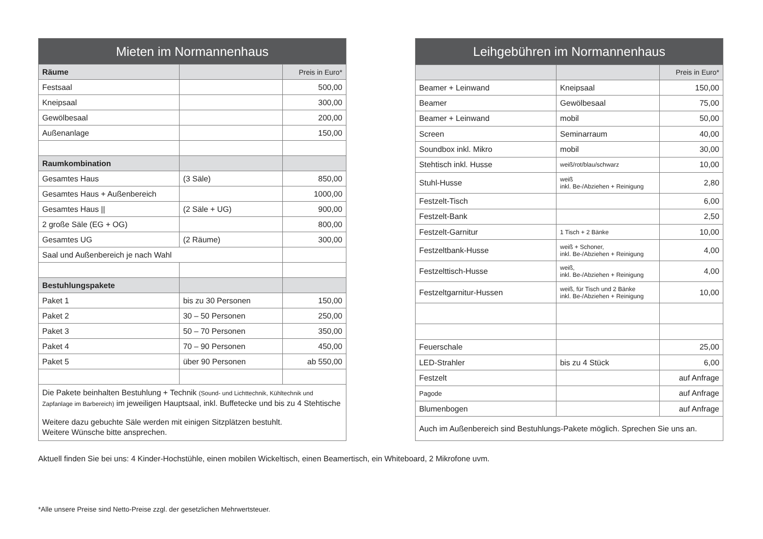| Mieten im Normannenhaus | | |
| --- | --- | --- |
| Räume | | Preis in Euro* |
| Festsaal | | 500,00 |
| Kneipsaal | | 300,00 |
| Gewölbesaal | | 200,00 |
| Außenanlage | | 150,00 |
| Raumkombination | | |
| Gesamtes Haus | (3 Säle) | 850,00 |
| Gesamtes Haus + Außenbereich | | 1000,00 |
| Gesamtes Haus // | (2 Säle + UG) | 900,00 |
| 2 große Säle (EG + OG) | | 800,00 |
| Gesamtes UG | (2 Räume) | 300,00 |
| Saal und Außenbereich je nach Wahl | | |
| Bestuhlungspakete | | |
| Paket 1 | bis zu 30 Personen | 150,00 |
| Paket 2 | 30 – 50 Personen | 250,00 |
| Paket 3 | 50 – 70 Personen | 350,00 |
| Paket 4 | 70 – 90 Personen | 450,00 |
| Paket 5 | über 90 Personen | ab 550,00 |
| Die Pakete beinhalten Bestuhlung + Technik (Sound- und Lichttechnik, Kühltechnik und Zapfanlage im Barbereich) im jeweiligen Hauptsaal, inkl. Buffetecke und bis zu 4 Stehtische Weitere dazu gebuchte Säle werden mit einigen Sitzplätzen bestuhlt. Weitere Wünsche bitte ansprechen. | | |
| Leihgebühren im Normannenhaus | | |
| --- | --- | --- |
| | | Preis in Euro* |
| Beamer + Leinwand | Kneipsaal | 150,00 |
| Beamer | Gewölbesaal | 75,00 |
| Beamer + Leinwand | mobil | 50,00 |
| Screen | Seminarraum | 40,00 |
| Soundbox inkl. Mikro | mobil | 30,00 |
| Stehtisch inkl. Husse | weiß/rot/blau/schwarz | 10,00 |
| Stuhl-Husse | weiß inkl. Be-/Abziehen + Reinigung | 2,80 |
| Festzelt-Tisch | | 6,00 |
| Festzelt-Bank | | 2,50 |
| Festzelt-Garnitur | 1 Tisch + 2 Bänke | 10,00 |
| Festzeltbank-Husse | weiß + Schoner, inkl. Be-/Abziehen + Reinigung | 4,00 |
| Festzelttisch-Husse | weiß, inkl. Be-/Abziehen + Reinigung | 4,00 |
| Festzeltgarnitur-Hussen | weiß, für Tisch und 2 Bänke inkl. Be-/Abziehen + Reinigung | 10,00 |
| Feuerschale | | 25,00 |
| LED-Strahler | bis zu 4 Stück | 6,00 |
| Festzelt | | auf Anfrage |
| Pagode | | auf Anfrage |
| Blumenbogen | | auf Anfrage |
| Auch im Außenbereich sind Bestuhlungs-Pakete möglich. Sprechen Sie uns an. | | |
Aktuell finden Sie bei uns: 4 Kinder-Hochstühle, einen mobilen Wickeltisch, einen Beamertisch, ein Whiteboard, 2 Mikrofone uvm.
*Alle unsere Preise sind Netto-Preise zzgl. der gesetzlichen Mehrwertsteuer.